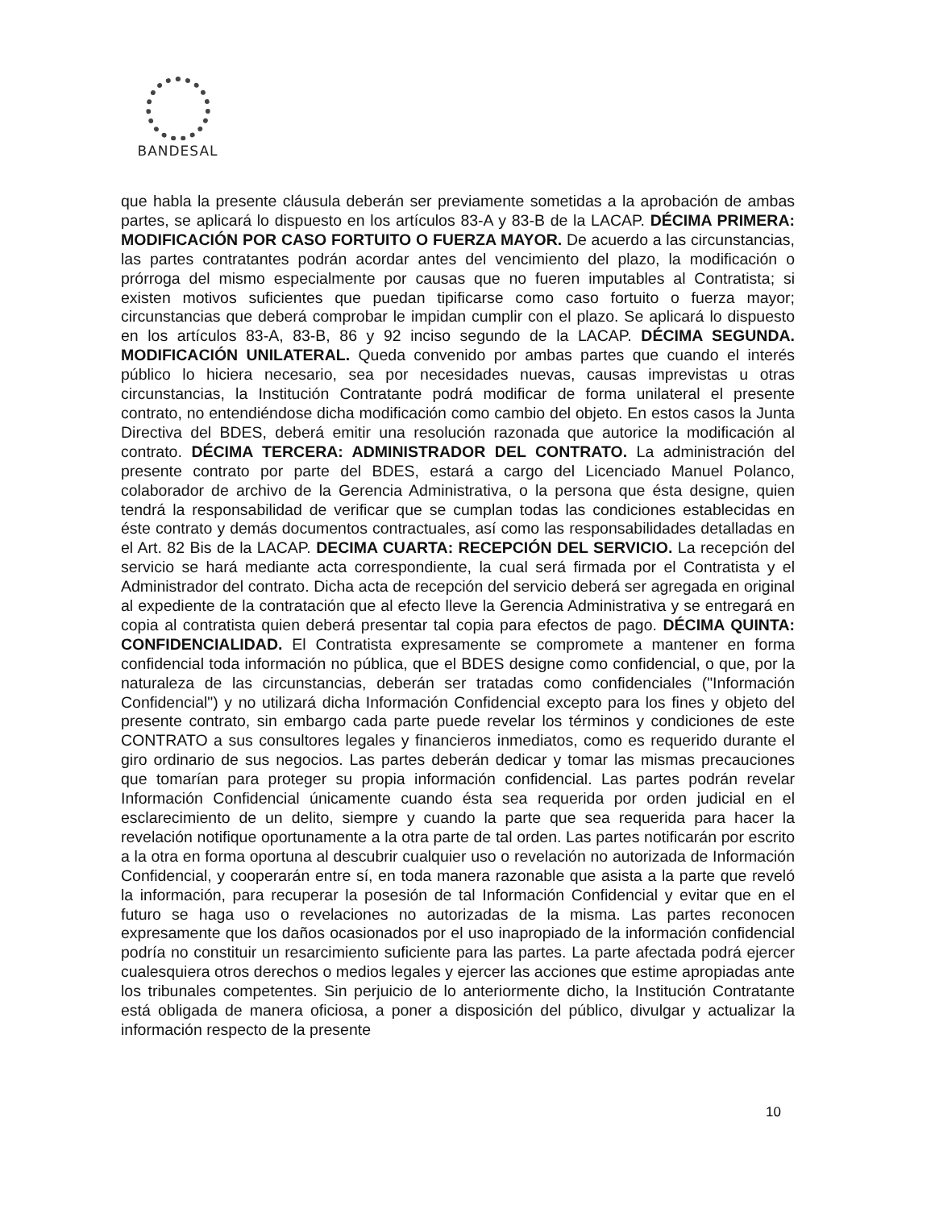BANDESAL
que habla la presente cláusula deberán ser previamente sometidas a la aprobación de ambas partes, se aplicará lo dispuesto en los artículos 83-A y 83-B de la LACAP. DÉCIMA PRIMERA: MODIFICACIÓN POR CASO FORTUITO O FUERZA MAYOR. De acuerdo a las circunstancias, las partes contratantes podrán acordar antes del vencimiento del plazo, la modificación o prórroga del mismo especialmente por causas que no fueren imputables al Contratista; si existen motivos suficientes que puedan tipificarse como caso fortuito o fuerza mayor; circunstancias que deberá comprobar le impidan cumplir con el plazo. Se aplicará lo dispuesto en los artículos 83-A, 83-B, 86 y 92 inciso segundo de la LACAP. DÉCIMA SEGUNDA. MODIFICACIÓN UNILATERAL. Queda convenido por ambas partes que cuando el interés público lo hiciera necesario, sea por necesidades nuevas, causas imprevistas u otras circunstancias, la Institución Contratante podrá modificar de forma unilateral el presente contrato, no entendiéndose dicha modificación como cambio del objeto. En estos casos la Junta Directiva del BDES, deberá emitir una resolución razonada que autorice la modificación al contrato. DÉCIMA TERCERA: ADMINISTRADOR DEL CONTRATO. La administración del presente contrato por parte del BDES, estará a cargo del Licenciado Manuel Polanco, colaborador de archivo de la Gerencia Administrativa, o la persona que ésta designe, quien tendrá la responsabilidad de verificar que se cumplan todas las condiciones establecidas en éste contrato y demás documentos contractuales, así como las responsabilidades detalladas en el Art. 82 Bis de la LACAP. DECIMA CUARTA: RECEPCIÓN DEL SERVICIO. La recepción del servicio se hará mediante acta correspondiente, la cual será firmada por el Contratista y el Administrador del contrato. Dicha acta de recepción del servicio deberá ser agregada en original al expediente de la contratación que al efecto lleve la Gerencia Administrativa y se entregará en copia al contratista quien deberá presentar tal copia para efectos de pago. DÉCIMA QUINTA: CONFIDENCIALIDAD. El Contratista expresamente se compromete a mantener en forma confidencial toda información no pública, que el BDES designe como confidencial, o que, por la naturaleza de las circunstancias, deberán ser tratadas como confidenciales ("Información Confidencial") y no utilizará dicha Información Confidencial excepto para los fines y objeto del presente contrato, sin embargo cada parte puede revelar los términos y condiciones de este CONTRATO a sus consultores legales y financieros inmediatos, como es requerido durante el giro ordinario de sus negocios. Las partes deberán dedicar y tomar las mismas precauciones que tomarían para proteger su propia información confidencial. Las partes podrán revelar Información Confidencial únicamente cuando ésta sea requerida por orden judicial en el esclarecimiento de un delito, siempre y cuando la parte que sea requerida para hacer la revelación notifique oportunamente a la otra parte de tal orden. Las partes notificarán por escrito a la otra en forma oportuna al descubrir cualquier uso o revelación no autorizada de Información Confidencial, y cooperarán entre sí, en toda manera razonable que asista a la parte que reveló la información, para recuperar la posesión de tal Información Confidencial y evitar que en el futuro se haga uso o revelaciones no autorizadas de la misma. Las partes reconocen expresamente que los daños ocasionados por el uso inapropiado de la información confidencial podría no constituir un resarcimiento suficiente para las partes. La parte afectada podrá ejercer cualesquiera otros derechos o medios legales y ejercer las acciones que estime apropiadas ante los tribunales competentes. Sin perjuicio de lo anteriormente dicho, la Institución Contratante está obligada de manera oficiosa, a poner a disposición del público, divulgar y actualizar la información respecto de la presente
10